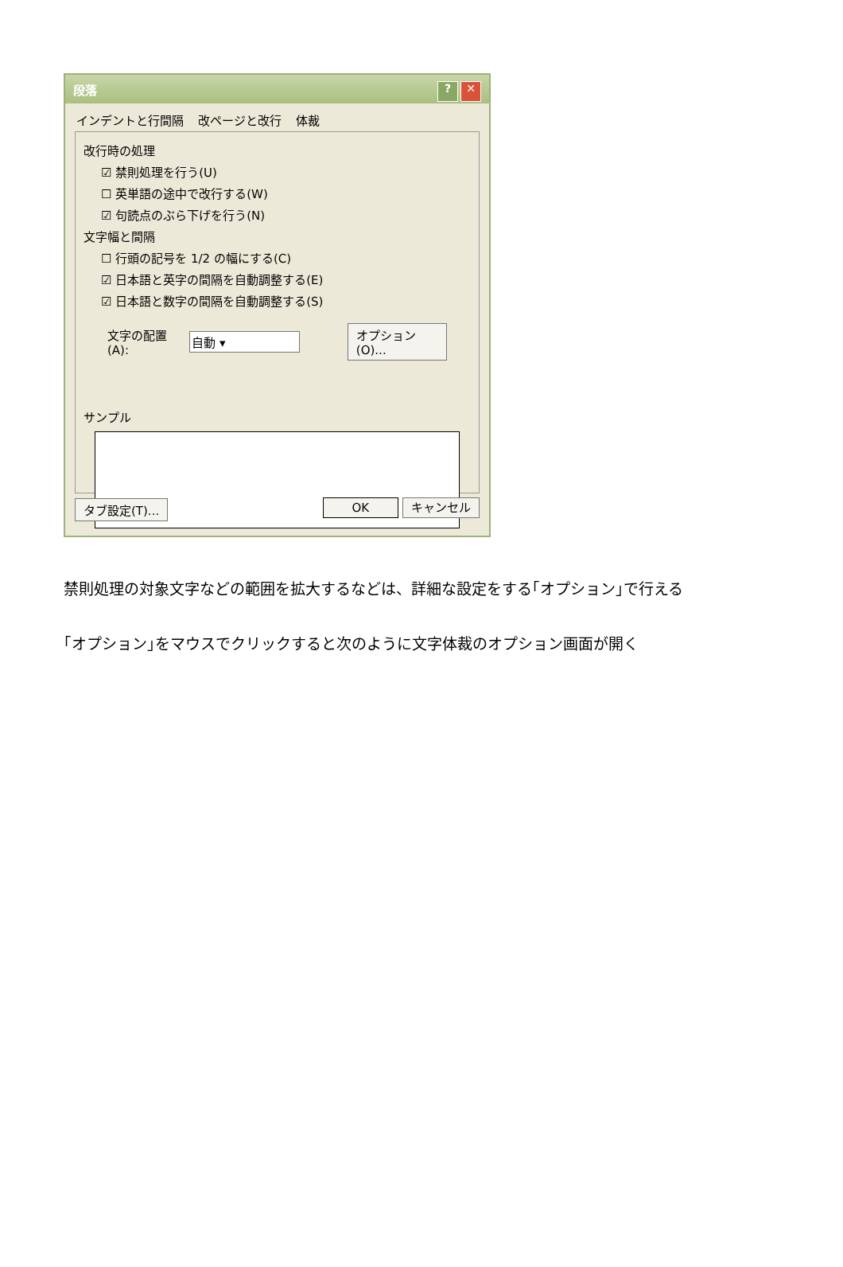段落? ✕
インデントと行間隔 改ページと改行 体裁
改行時の処理
☑ 禁則処理を行う(U)
☐ 英単語の途中で改行する(W)
☑ 句読点のぶら下げを行う(N)
文字幅と間隔
☐ 行頭の記号を 1/2 の幅にする(C)
☑ 日本語と英字の間隔を自動調整する(E)
☑ 日本語と数字の間隔を自動調整する(S)
文字の配置(A): 自動 ▾ オプション(O)...
サンプル
タブ設定(T)... OK キャンセル
禁則処理の対象文字などの範囲を拡大するなどは、詳細な設定をする｢オプション｣で行える
｢オプション｣をマウスでクリックすると次のように文字体裁のオプション画面が開く